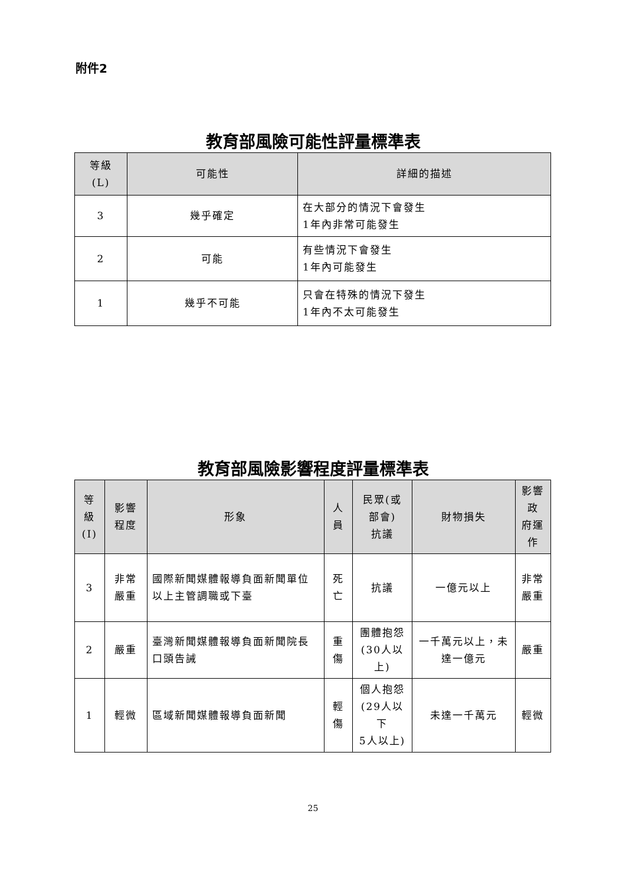附件2
教育部風險可能性評量標準表
| 等級 (L) | 可能性 | 詳細的描述 |
| --- | --- | --- |
| 3 | 幾乎確定 | 在大部分的情況下會發生 1年內非常可能發生 |
| 2 | 可能 | 有些情況下會發生 1年內可能發生 |
| 1 | 幾乎不可能 | 只會在特殊的情況下發生 1年內不太可能發生 |
教育部風險影響程度評量標準表
| 等級 (I) | 影響程度 | 形象 | 人員 | 民眾(或部會) 抗議 | 財物損失 | 影響政 府運作 |
| --- | --- | --- | --- | --- | --- | --- |
| 3 | 非常嚴重 | 國際新聞媒體報導負面新聞單位以上主管調職或下臺 | 死亡 | 抗議 | 一億元以上 | 非常 嚴重 |
| 2 | 嚴重 | 臺灣新聞媒體報導負面新聞院長口頭告誡 | 重傷 | 團體抱怨 (30人以上) | 一千萬元以上，未達一億元 | 嚴重 |
| 1 | 輕微 | 區域新聞媒體報導負面新聞 | 輕傷 | 個人抱怨 (29人以下 5人以上) | 未達一千萬元 | 輕微 |
25